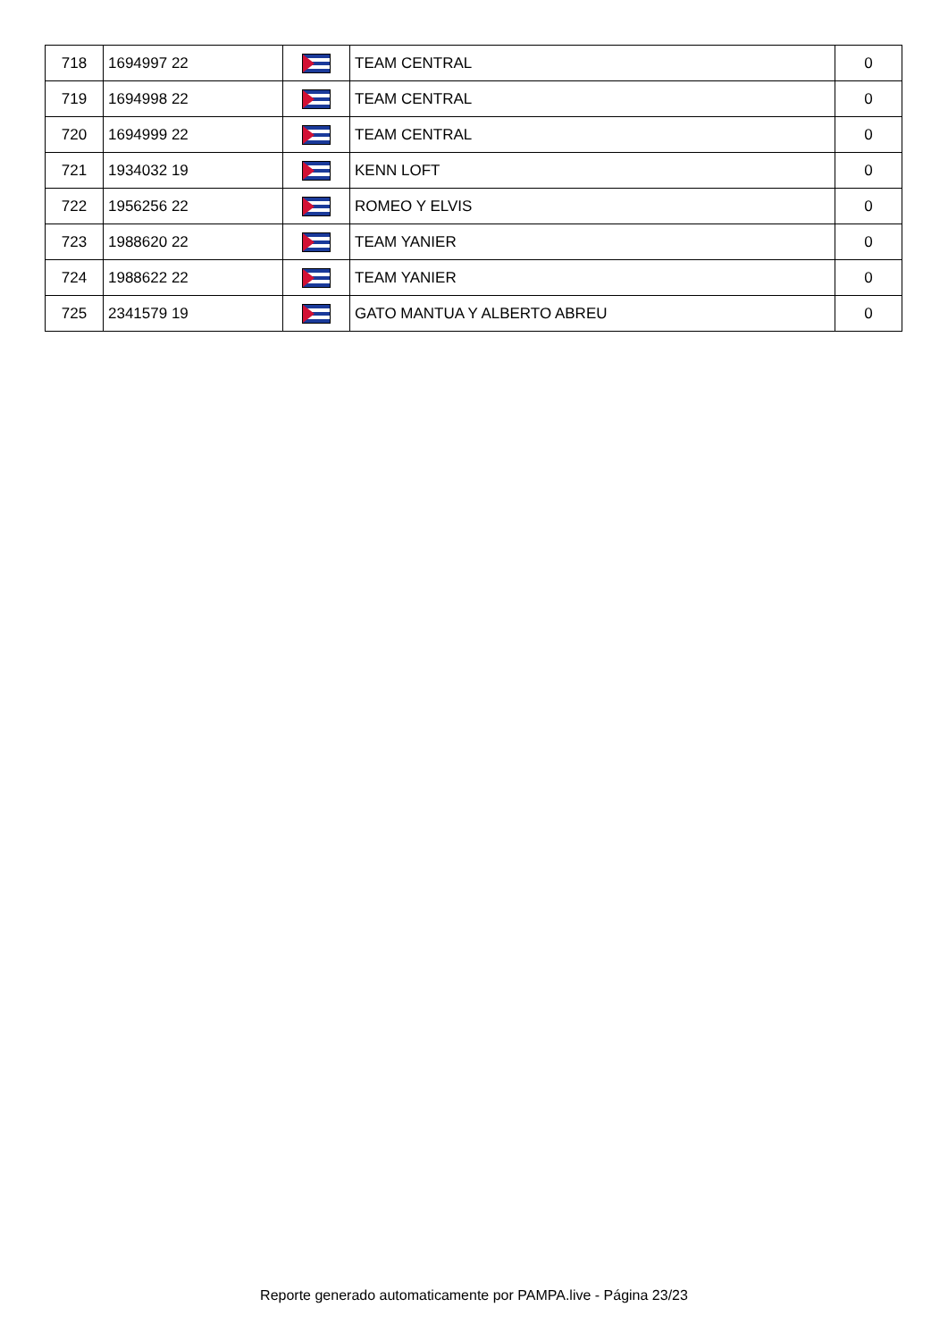| 718 | 1694997 22 | | TEAM CENTRAL | 0 |
| 719 | 1694998 22 | | TEAM CENTRAL | 0 |
| 720 | 1694999 22 | | TEAM CENTRAL | 0 |
| 721 | 1934032 19 | | KENN LOFT | 0 |
| 722 | 1956256 22 | | ROMEO Y ELVIS | 0 |
| 723 | 1988620 22 | | TEAM YANIER | 0 |
| 724 | 1988622 22 | | TEAM YANIER | 0 |
| 725 | 2341579 19 | | GATO MANTUA Y ALBERTO ABREU | 0 |
Reporte generado automaticamente por PAMPA.live - Página 23/23